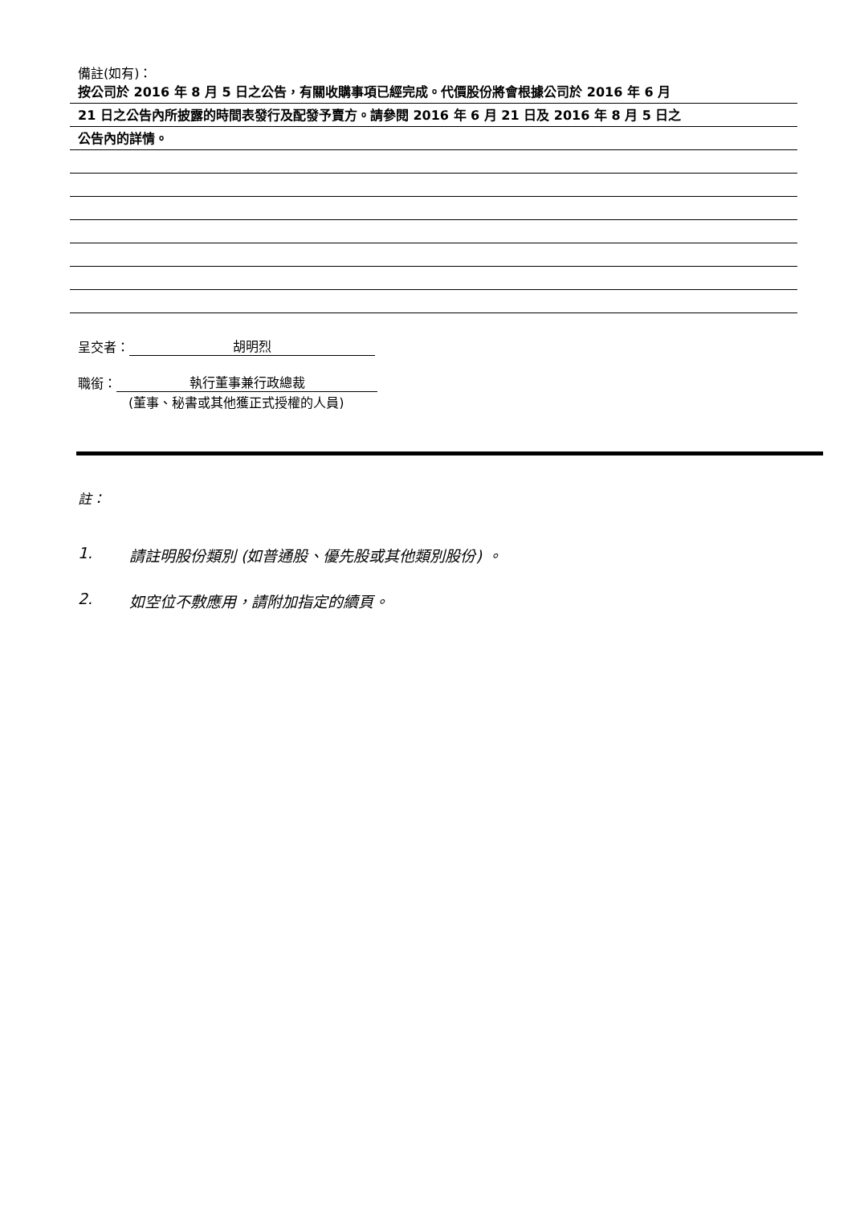備註(如有)：
按公司於 2016 年 8 月 5 日之公告，有關收購事項已經完成。代價股份將會根據公司於 2016 年 6 月
21 日之公告內所披露的時間表發行及配發予賣方。請參閱 2016 年 6 月 21 日及 2016 年 8 月 5 日之
公告內的詳情。
呈交者： 胡明烈
職銜： 執行董事兼行政總裁
(董事、秘書或其他獲正式授權的人員)
註：
1. 請註明股份類別 (如普通股、優先股或其他類別股份) 。
2. 如空位不敷應用，請附加指定的續頁。